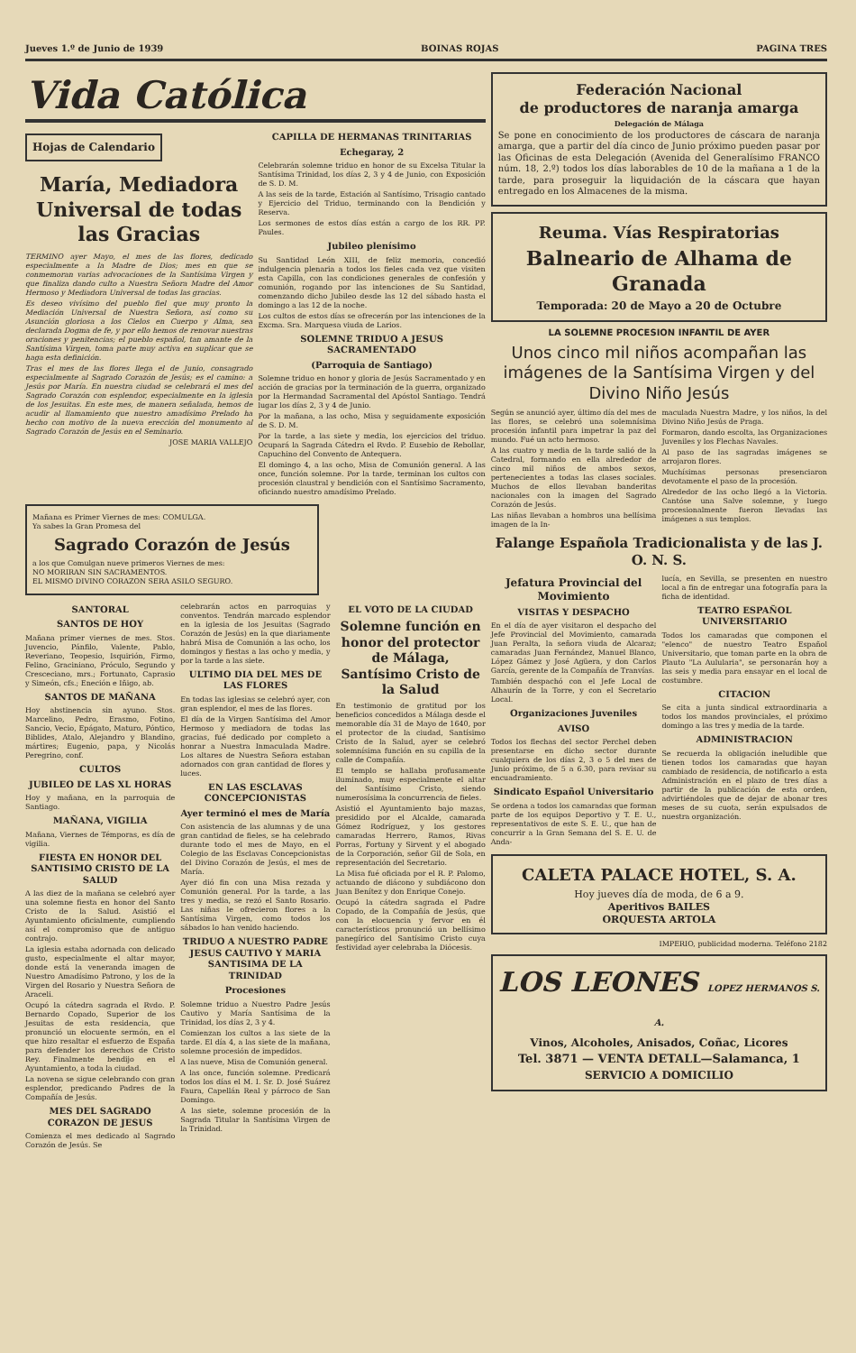Jueves 1.º de Junio de 1939 BOINAS ROJAS PAGINA TRES
Vida Católica
Hojas de Calendario
María, Mediadora Universal de todas las Gracias
TERMINO ayer Mayo, el mes de las flores, dedicado especialmente a la Madre de Dios; mes en que se conmemoran varias advocaciones de la Santísima Virgen y que finaliza dando culto a Nuestra Señora Madre del Amor Hermoso y Mediadora Universal de todas las gracias.
Es deseo vivísimo del pueblo fiel que muy pronto la Mediación Universal de Nuestra Señora, así como su Asunción gloriosa a los Cielos en Cuerpo y Alma, sea declarada Dogma de fe, y por ello hemos de renovar nuestras oraciones y penitencias; el pueblo español, tan amante de la Santísima Virgen, toma parte muy activa en suplicar que se haga esta definición.
Tras el mes de las flores llega el de Junio, consagrado especialmente al Sagrado Corazón de Jesús; es el camino: a Jesús por María. En nuestra ciudad se celebrará el mes del Sagrado Corazón con esplendor, especialmente en la iglesia de los Jesuitas. En este mes, de manera señalada, hemos de acudir al llamamiento que nuestro amadísimo Prelado ha hecho con motivo de la nueva erección del monumento al Sagrado Corazón de Jesús en el Seminario.
JOSE MARIA VALLEJO
CAPILLA DE HERMANAS TRINITARIAS
Echegaray, 2
Celebrarán solemne triduo en honor de su Excelsa Titular la Santísima Trinidad, los días 2, 3 y 4 de Junio, con Exposición de S. D. M.
A las seis de la tarde, Estación al Santísimo, Trisagio cantado y Ejercicio del Triduo, terminando con la Bendición y Reserva.
Los sermones de estos días están a cargo de los RR. PP. Paules.
Jubileo plenísimo
Su Santidad León XIII, de feliz memoria, concedió indulgencia plenaria a todos los fieles cada vez que visiten esta Capilla, con las condiciones generales de confesión y comunión, rogando por las intenciones de Su Santidad, comenzando dicho Jubileo desde las 12 del sábado hasta el domingo a las 12 de la noche.
Los cultos de estos días se ofrecerán por las intenciones de la Excma. Sra. Marquesa viuda de Larios.
SOLEMNE TRIDUO A JESUS SACRAMENTADO
(Parroquia de Santiago)
Solemne triduo en honor y gloria de Jesús Sacramentado y en acción de gracias por la terminación de la guerra, organizado por la Hermandad Sacramental del Apóstol Santiago. Tendrá lugar los días 2, 3 y 4 de Junio.
Por la mañana, a las ocho, Misa y seguidamente exposición de S. D. M.
Por la tarde, a las siete y media, los ejercicios del triduo. Ocupará la Sagrada Cátedra el Rvdo. P. Eusebio de Rebollar, Capuchino del Convento de Antequera.
El domingo 4, a las ocho, Misa de Comunión general. A las once, función solemne. Por la tarde, terminan los cultos con procesión claustral y bendición con el Santísimo Sacramento, oficiando nuestro amadísimo Prelado.
Mañana es Primer Viernes de mes: COMULGA.
Ya sabes la Gran Promesa del
Sagrado Corazón de Jesús
a los que Comulgan nueve primeros Viernes de mes:
NO MORIRAN SIN SACRAMENTOS.
EL MISMO DIVINO CORAZON SERA ASILO SEGURO.
SANTORAL
SANTOS DE HOY
Mañana primer viernes de mes. Stos. Juvencio, Pánfilo, Valente, Pablo, Reveriano, Teopesio, Isquirión, Firmo, Felino, Graciniano, Próculo, Segundo y Cresceciano, mrs.; Fortunato, Caprasio y Simeón, cfs.; Eneción e Iñigo, ab.
SANTOS DE MAÑANA
Hoy abstinencia sin ayuno. Stos. Marcelino, Pedro, Erasmo, Fotino, Sancio, Vecio, Epágato, Maturo, Póntico, Biblides, Atalo, Alejandro y Blandino, mártires; Eugenio, papa, y Nicolás Peregrino, conf.
CULTOS
JUBILEO DE LAS XL HORAS
Hoy y mañana, en la parroquia de Santiago.
MAÑANA, VIGILIA
Mañana, Viernes de Témporas, es día de vigilia.
FIESTA EN HONOR DEL SANTISIMO CRISTO DE LA SALUD
A las diez de la mañana se celebró ayer una solemne fiesta en honor del Santo Cristo de la Salud. Asistió el Ayuntamiento oficialmente, cumpliendo así el compromiso que de antiguo contrajo.
La iglesia estaba adornada con delicado gusto, especialmente el altar mayor, donde está la veneranda imagen de Nuestro Amadísimo Patrono, y los de la Virgen del Rosario y Nuestra Señora de Araceli.
Ocupó la cátedra sagrada el Rvdo. P. Bernardo Copado, Superior de los Jesuitas de esta residencia, que pronunció un elocuente sermón, en el que hizo resaltar el esfuerzo de España para defender los derechos de Cristo Rey. Finalmente bendijo en el Ayuntamiento, a toda la ciudad.
La novena se sigue celebrando con gran esplendor, predicando Padres de la Compañía de Jesús.
MES DEL SAGRADO CORAZON DE JESUS
Comienza el mes dedicado al Sagrado Corazón de Jesús. Se
celebrarán actos en parroquias y conventos. Tendrán marcado esplendor en la iglesia de los Jesuitas (Sagrado Corazón de Jesús) en la que diariamente habrá Misa de Comunión a las ocho, los domingos y fiestas a las ocho y media, y por la tarde a las siete.
ULTIMO DIA DEL MES DE LAS FLORES
En todas las iglesias se celebró ayer, con gran esplendor, el mes de las flores.
El día de la Virgen Santísima del Amor Hermoso y mediadora de todas las gracias, fué dedicado por completo a honrar a Nuestra Inmaculada Madre. Los altares de Nuestra Señora estaban adornados con gran cantidad de flores y luces.
EN LAS ESCLAVAS CONCEPCIONISTAS
Ayer terminó el mes de María
Con asistencia de las alumnas y de una gran cantidad de fieles, se ha celebrado durante todo el mes de Mayo, en el Colegio de las Esclavas Concepcionistas del Divino Corazón de Jesús, el mes de María.
Ayer dió fin con una Misa rezada y Comunión general. Por la tarde, a las tres y media, se rezó el Santo Rosario. Las niñas le ofrecieron flores a la Santísima Virgen, como todos los sábados lo han venido haciendo.
TRIDUO A NUESTRO PADRE JESUS CAUTIVO Y MARIA SANTISIMA DE LA TRINIDAD
Procesiones
Solemne triduo a Nuestro Padre Jesús Cautivo y María Santísima de la Trinidad, los días 2, 3 y 4.
Comienzan los cultos a las siete de la tarde. El día 4, a las siete de la mañana, solemne procesión de impedidos.
A las nueve, Misa de Comunión general.
A las once, función solemne. Predicará todos los días el M. I. Sr. D. José Suárez Faura, Capellán Real y párroco de San Domingo.
A las siete, solemne procesión de la Sagrada Titular la Santísima Virgen de la Trinidad.
EL VOTO DE LA CIUDAD
Solemne función en honor del protector de Málaga, Santísimo Cristo de la Salud
En testimonio de gratitud por los beneficios concedidos a Málaga desde el memorable día 31 de Mayo de 1640, por el protector de la ciudad, Santísimo Cristo de la Salud, ayer se celebró solemnísima función en su capilla de la calle de Compañía.
El templo se hallaba profusamente iluminado, muy especialmente el altar del Santísimo Cristo, siendo numerosísima la concurrencia de fieles.
Asistió el Ayuntamiento bajo mazas, presidido por el Alcalde, camarada Gómez Rodríguez, y los gestores camaradas Herrero, Ramos, Rivas Porras, Fortuny y Sirvent y el abogado de la Corporación, señor Gil de Sola, en representación del Secretario.
La Misa fué oficiada por el R. P. Palomo, actuando de diácono y subdiácono don Juan Benítez y don Enrique Conejo.
Ocupó la cátedra sagrada el Padre Copado, de la Compañía de Jesús, que con la elocuencia y fervor en él característicos pronunció un bellísimo panegírico del Santísimo Cristo cuya festividad ayer celebraba la Diócesis.
Federación Nacional
de productores de naranja amarga
Delegación de Málaga
Se pone en conocimiento de los productores de cáscara de naranja amarga, que a partir del día cinco de Junio próximo pueden pasar por las Oficinas de esta Delegación (Avenida del Generalísimo FRANCO núm. 18, 2.º) todos los días laborables de 10 de la mañana a 1 de la tarde, para proseguir la liquidación de la cáscara que hayan entregado en los Almacenes de la misma.
Reuma. Vías Respiratorias
Balneario de Alhama de Granada
Temporada: 20 de Mayo a 20 de Octubre
LA SOLEMNE PROCESION INFANTIL DE AYER
Unos cinco mil niños acompañan las imágenes de la Santísima Virgen y del Divino Niño Jesús
Según se anunció ayer, último día del mes de las flores, se celebró una solemnísima procesión infantil para impetrar la paz del mundo. Fué un acto hermoso.
A las cuatro y media de la tarde salió de la Catedral, formando en ella alrededor de cinco mil niños de ambos sexos, pertenecientes a todas las clases sociales. Muchos de ellos llevaban banderitas nacionales con la imagen del Sagrado Corazón de Jesús.
Las niñas llevaban a hombros una bellísima imagen de la In-
maculada Nuestra Madre, y los niños, la del Divino Niño Jesús de Praga.
Formaron, dando escolta, las Organizaciones Juveniles y los Flechas Navales.
Al paso de las sagradas imágenes se arrojaron flores.
Muchísimas personas presenciaron devotamente el paso de la procesión.
Alrededor de las ocho llegó a la Victoria. Cantóse una Salve solemne, y luego procesionalmente fueron llevadas las imágenes a sus templos.
Falange Española Tradicionalista y de las J. O. N. S.
Jefatura Provincial del Movimiento
VISITAS Y DESPACHO
En el día de ayer visitaron el despacho del Jefe Provincial del Movimiento, camarada Juan Peralta, la señora viuda de Alcaraz; camaradas Juan Fernández, Manuel Blanco, López Gámez y José Agüera, y don Carlos García, gerente de la Compañía de Tranvías.
También despachó con el Jefe Local de Alhaurín de la Torre, y con el Secretario Local.
Organizaciones Juveniles
AVISO
Todos los flechas del sector Perchel deben presentarse en dicho sector durante cualquiera de los días 2, 3 o 5 del mes de Junio próximo, de 5 a 6.30, para revisar su encuadramiento.
Sindicato Español Universitario
Se ordena a todos los camaradas que forman parte de los equipos Deportivo y T. E. U., representativos de este S. E. U., que han de concurrir a la Gran Semana del S. E. U. de Anda-
lucía, en Sevilla, se presenten en nuestro local a fin de entregar una fotografía para la ficha de identidad.
TEATRO ESPAÑOL UNIVERSITARIO
Todos los camaradas que componen el "elenco" de nuestro Teatro Español Universitario, que toman parte en la obra de Plauto "La Aulularia", se personarán hoy a las seis y media para ensayar en el local de costumbre.
CITACION
Se cita a junta sindical extraordinaria a todos los mandos provinciales, el próximo domingo a las tres y media de la tarde.
ADMINISTRACION
Se recuerda la obligación ineludible que tienen todos los camaradas que hayan cambiado de residencia, de notificarlo a esta Administración en el plazo de tres días a partir de la publicación de esta orden, advirtiéndoles que de dejar de abonar tres meses de su cuota, serán expulsados de nuestra organización.
CALETA PALACE HOTEL, S. A.
Hoy jueves día de moda, de 6 a 9.
Aperitivos BAILES
ORQUESTA ARTOLA
IMPERIO, publicidad moderna. Teléfono 2182
LOS LEONES LOPEZ HERMANOS S. A.
Vinos, Alcoholes, Anisados, Coñac, Licores
Tel. 3871 — VENTA DETALL—Salamanca, 1
SERVICIO A DOMICILIO